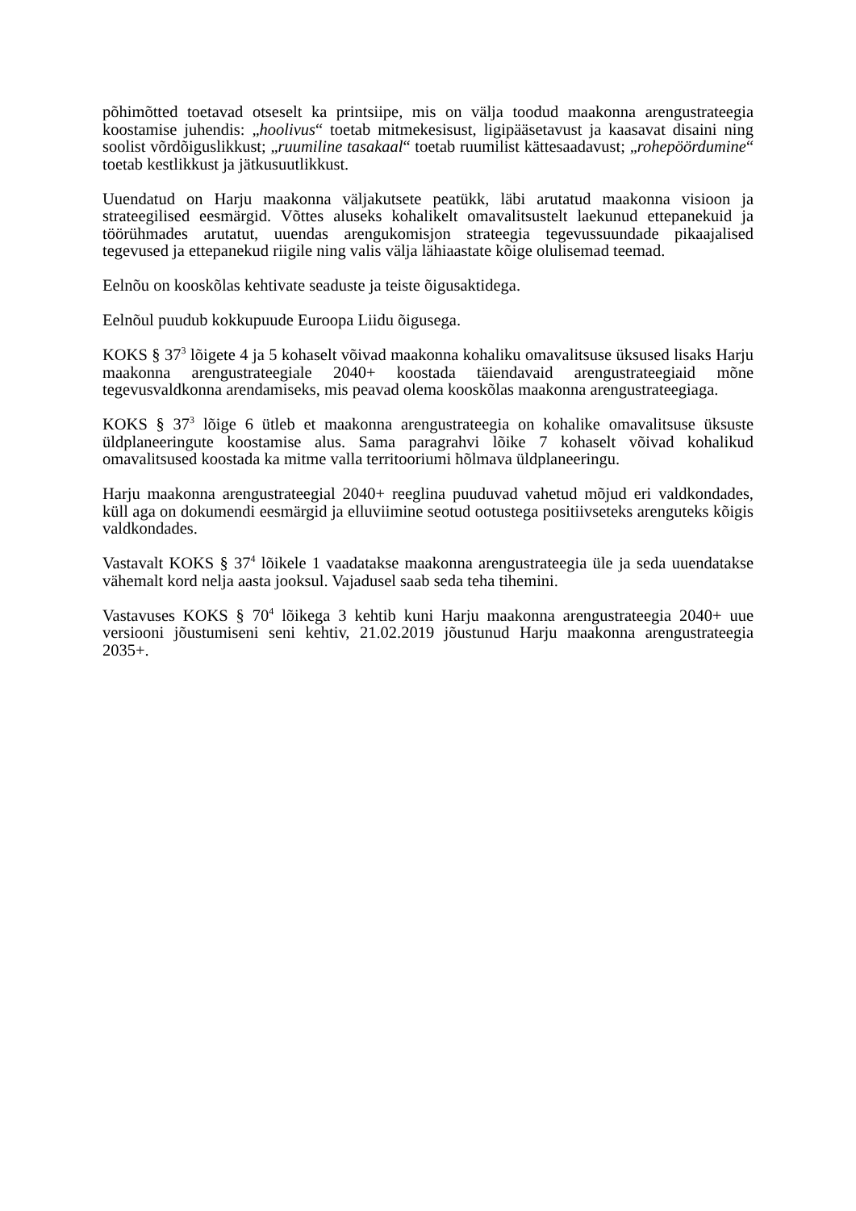põhimõtted toetavad otseselt ka printsiipe, mis on välja toodud maakonna arengustrateegia koostamise juhendis: „hoolivus“ toetab mitmekesisust, ligipääsetavust ja kaasavat disaini ning soolist võrdõiguslikkust; „ruumiline tasakaal“ toetab ruumilist kättesaadavust; „rohepöördumine“ toetab kestlikkust ja jätkusuutlikkust.
Uuendatud on Harju maakonna väljakutsete peatükk, läbi arutatud maakonna visioon ja strateegilised eesmärgid. Võttes aluseks kohalikelt omavalitsustelt laekunud ettepanekuid ja töörühmades arutatut, uuendas arengukomisjon strateegia tegevussuundade pikaajalised tegevused ja ettepanekud riigile ning valis välja lähiaastate kõige olulisemad teemad.
Eelnõu on kooskõlas kehtivate seaduste ja teiste õigusaktidega.
Eelnõul puudub kokkupuude Euroopa Liidu õigusega.
KOKS § 37<sup>3</sup> lõigete 4 ja 5 kohaselt võivad maakonna kohaliku omavalitsuse üksused lisaks Harju maakonna arengustrateegiale 2040+ koostada täiendavaid arengustrateegiaid mõne tegevusvaldkonna arendamiseks, mis peavad olema kooskõlas maakonna arengustrateegiaga.
KOKS § 37<sup>3</sup> lõige 6 ütleb et maakonna arengustrateegia on kohalike omavalitsuse üksuste üldplaneeringute koostamise alus. Sama paragrahvi lõike 7 kohaselt võivad kohalikud omavalitsused koostada ka mitme valla territooriumi hõlmava üldplaneeringu.
Harju maakonna arengustrateegial 2040+ reeglina puuduvad vahetud mõjud eri valdkondades, küll aga on dokumendi eesmärgid ja elluviimine seotud ootustega positiivseteks arenguteks kõigis valdkondades.
Vastavalt KOKS § 37<sup>4</sup> lõikele 1 vaadatakse maakonna arengustrateegia üle ja seda uuendatakse vähemalt kord nelja aasta jooksul. Vajadusel saab seda teha tihemini.
Vastavuses KOKS § 70<sup>4</sup> lõikega 3 kehtib kuni Harju maakonna arengustrateegia 2040+ uue versiooni jõustumiseni seni kehtiv, 21.02.2019 jõustunud Harju maakonna arengustrateegia 2035+.